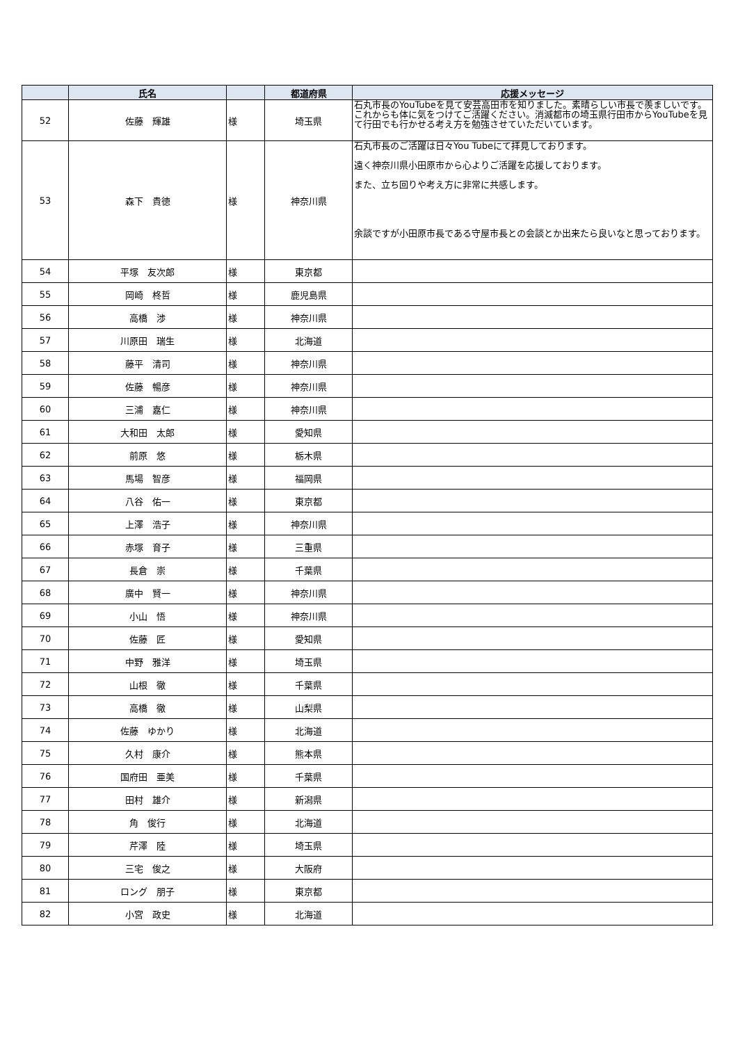| | 氏名 | | 都道府県 | 応援メッセージ |
| --- | --- | --- | --- | --- |
| 52 | 佐藤 輝雄 | 様 | 埼玉県 | 石丸市長のYouTubeを見て安芸高田市を知りました。素晴らしい市長で羨ましいです。これからも体に気をつけてご活躍ください。消滅都市の埼玉県行田市からYouTubeを見て行田でも行かせる考え方を勉強させていただいています。 |
| 53 | 森下 貴徳 | 様 | 神奈川県 | 石丸市長のご活躍は日々You Tubeにて拝見しております。 遠く神奈川県小田原市から心よりご活躍を応援しております。 また、立ち回りや考え方に非常に共感します。 余談ですが小田原市長である守屋市長との会談とか出来たら良いなと思っております。 |
| 54 | 平塚 友次郎 | 様 | 東京都 | |
| 55 | 岡崎 柊哲 | 様 | 鹿児島県 | |
| 56 | 高橋 渉 | 様 | 神奈川県 | |
| 57 | 川原田 瑞生 | 様 | 北海道 | |
| 58 | 藤平 清司 | 様 | 神奈川県 | |
| 59 | 佐藤 暢彦 | 様 | 神奈川県 | |
| 60 | 三浦 嘉仁 | 様 | 神奈川県 | |
| 61 | 大和田 太郎 | 様 | 愛知県 | |
| 62 | 前原 悠 | 様 | 栃木県 | |
| 63 | 馬場 智彦 | 様 | 福岡県 | |
| 64 | 八谷 佑一 | 様 | 東京都 | |
| 65 | 上澤 浩子 | 様 | 神奈川県 | |
| 66 | 赤塚 育子 | 様 | 三重県 | |
| 67 | 長倉 崇 | 様 | 千葉県 | |
| 68 | 廣中 賢一 | 様 | 神奈川県 | |
| 69 | 小山 悟 | 様 | 神奈川県 | |
| 70 | 佐藤 匠 | 様 | 愛知県 | |
| 71 | 中野 雅洋 | 様 | 埼玉県 | |
| 72 | 山根 徹 | 様 | 千葉県 | |
| 73 | 高橋 徹 | 様 | 山梨県 | |
| 74 | 佐藤 ゆかり | 様 | 北海道 | |
| 75 | 久村 康介 | 様 | 熊本県 | |
| 76 | 国府田 亜美 | 様 | 千葉県 | |
| 77 | 田村 雄介 | 様 | 新潟県 | |
| 78 | 角 俊行 | 様 | 北海道 | |
| 79 | 芹澤 陸 | 様 | 埼玉県 | |
| 80 | 三宅 俊之 | 様 | 大阪府 | |
| 81 | ロング 朋子 | 様 | 東京都 | |
| 82 | 小宮 政史 | 様 | 北海道 | |